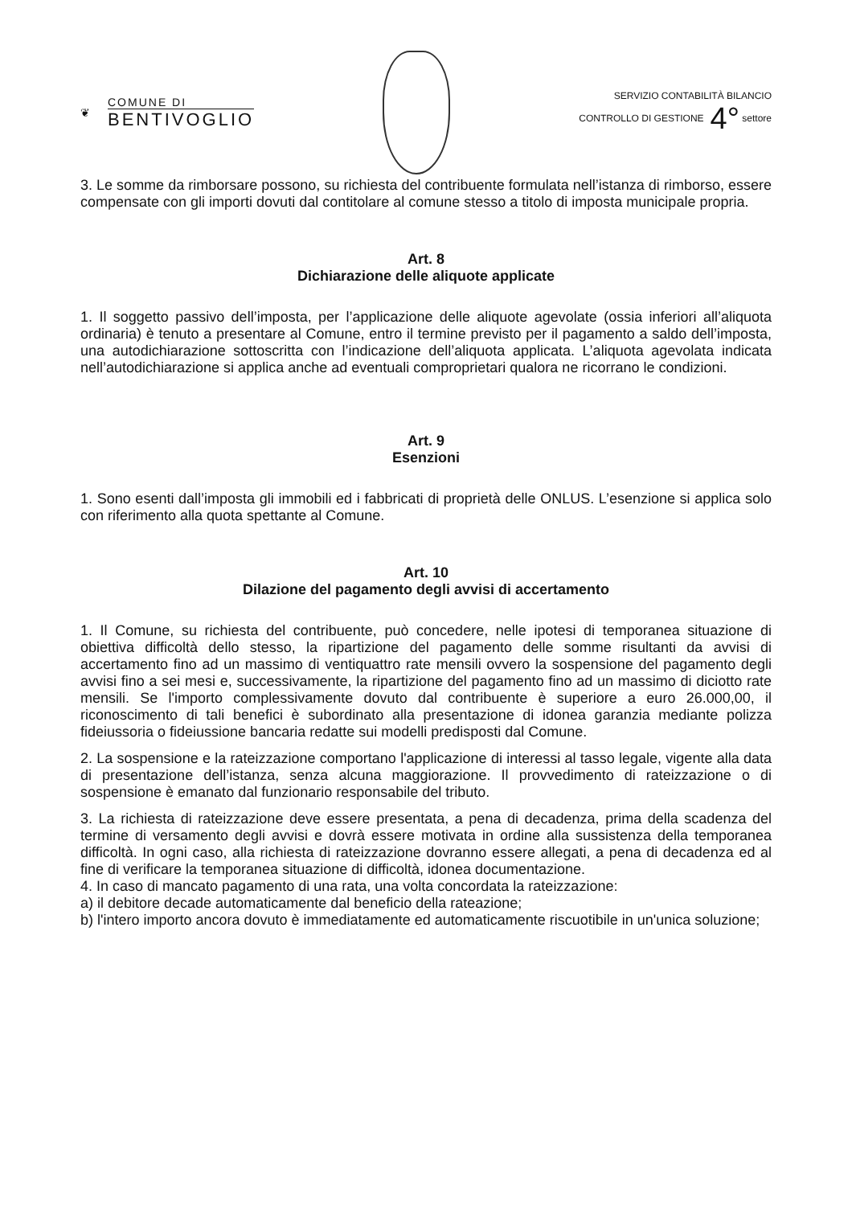❦ COMUNE DI
BENTIVOGLIO
SERVIZIO CONTABILITÀ BILANCIO
CONTROLLO DI GESTIONE 4° settore
3. Le somme da rimborsare possono, su richiesta del contribuente formulata nell’istanza di rimborso, essere compensate con gli importi dovuti dal contitolare al comune stesso a titolo di imposta municipale propria.
Art. 8
Dichiarazione delle aliquote applicate
1. Il soggetto passivo dell’imposta, per l’applicazione delle aliquote agevolate (ossia inferiori all’aliquota ordinaria) è tenuto a presentare al Comune, entro il termine previsto per il pagamento a saldo dell’imposta, una autodichiarazione sottoscritta con l’indicazione dell’aliquota applicata. L’aliquota agevolata indicata nell’autodichiarazione si applica anche ad eventuali comproprietari qualora ne ricorrano le condizioni.
Art. 9
Esenzioni
1. Sono esenti dall’imposta gli immobili ed i fabbricati di proprietà delle ONLUS. L’esenzione si applica solo con riferimento alla quota spettante al Comune.
Art. 10
Dilazione del pagamento degli avvisi di accertamento
1. Il Comune, su richiesta del contribuente, può concedere, nelle ipotesi di temporanea situazione di obiettiva difficoltà dello stesso, la ripartizione del pagamento delle somme risultanti da avvisi di accertamento fino ad un massimo di ventiquattro rate mensili ovvero la sospensione del pagamento degli avvisi fino a sei mesi e, successivamente, la ripartizione del pagamento fino ad un massimo di diciotto rate mensili. Se l'importo complessivamente dovuto dal contribuente è superiore a euro 26.000,00, il riconoscimento di tali benefici è subordinato alla presentazione di idonea garanzia mediante polizza fideiussoria o fideiussione bancaria redatte sui modelli predisposti dal Comune.
2. La sospensione e la rateizzazione comportano l'applicazione di interessi al tasso legale, vigente alla data di presentazione dell’istanza, senza alcuna maggiorazione. Il provvedimento di rateizzazione o di sospensione è emanato dal funzionario responsabile del tributo.
3. La richiesta di rateizzazione deve essere presentata, a pena di decadenza, prima della scadenza del termine di versamento degli avvisi e dovrà essere motivata in ordine alla sussistenza della temporanea difficoltà. In ogni caso, alla richiesta di rateizzazione dovranno essere allegati, a pena di decadenza ed al fine di verificare la temporanea situazione di difficoltà, idonea documentazione.
4. In caso di mancato pagamento di una rata, una volta concordata la rateizzazione:
a) il debitore decade automaticamente dal beneficio della rateazione;
b) l'intero importo ancora dovuto è immediatamente ed automaticamente riscuotibile in un'unica soluzione;